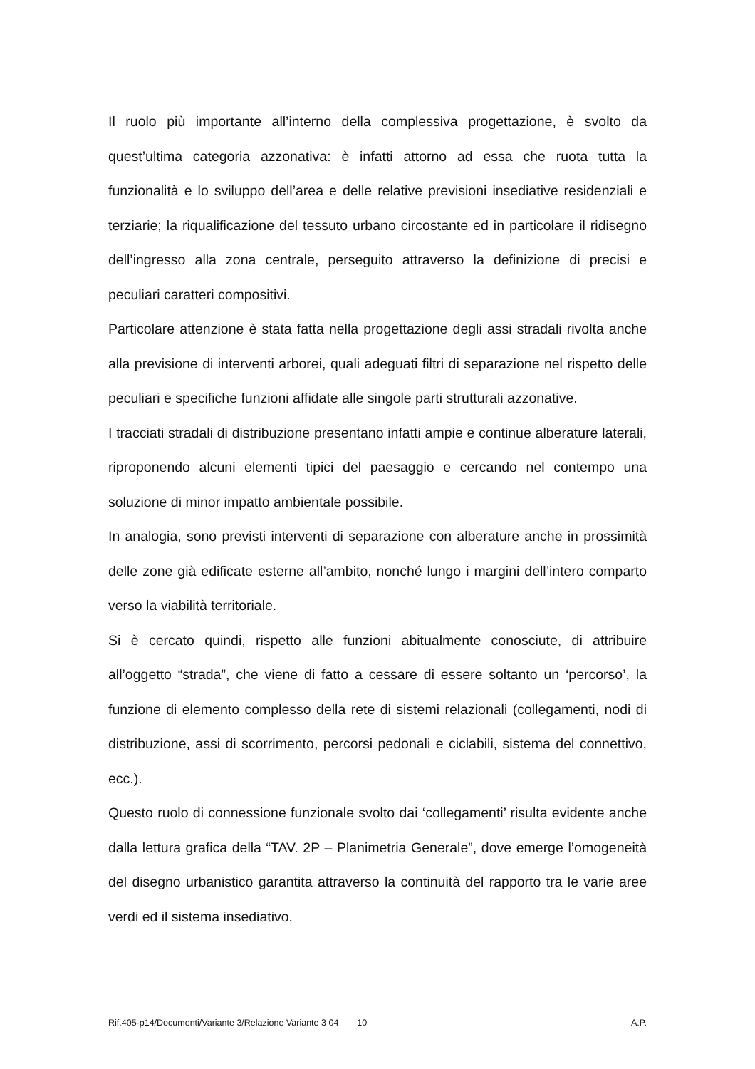Il ruolo più importante all’interno della complessiva progettazione, è svolto da quest’ultima categoria azzonativa: è infatti attorno ad essa che ruota tutta la funzionalità e lo sviluppo dell’area e delle relative previsioni insediative residenziali e terziarie; la riqualificazione del tessuto urbano circostante ed in particolare il ridisegno dell’ingresso alla zona centrale, perseguito attraverso la definizione di precisi e peculiari caratteri compositivi.
Particolare attenzione è stata fatta nella progettazione degli assi stradali rivolta anche alla previsione di interventi arborei, quali adeguati filtri di separazione nel rispetto delle peculiari e specifiche funzioni affidate alle singole parti strutturali azzonative.
I tracciati stradali di distribuzione presentano infatti ampie e continue alberature laterali, riproponendo alcuni elementi tipici del paesaggio e cercando nel contempo una soluzione di minor impatto ambientale possibile.
In analogia, sono previsti interventi di separazione con alberature anche in prossimità delle zone già edificate esterne all’ambito, nonché lungo i margini dell’intero comparto verso la viabilità territoriale.
Si è cercato quindi, rispetto alle funzioni abitualmente conosciute, di attribuire all’oggetto “strada”, che viene di fatto a cessare di essere soltanto un ‘percorso’, la funzione di elemento complesso della rete di sistemi relazionali (collegamenti, nodi di distribuzione, assi di scorrimento, percorsi pedonali e ciclabili, sistema del connettivo, ecc.).
Questo ruolo di connessione funzionale svolto dai ‘collegamenti’ risulta evidente anche dalla lettura grafica della “TAV. 2P – Planimetria Generale”, dove emerge l’omogeneità del disegno urbanistico garantita attraverso la continuità del rapporto tra le varie aree verdi ed il sistema insediativo.
Rif.405-p14/Documenti/Variante 3/Relazione Variante 3 04 10 A.P.